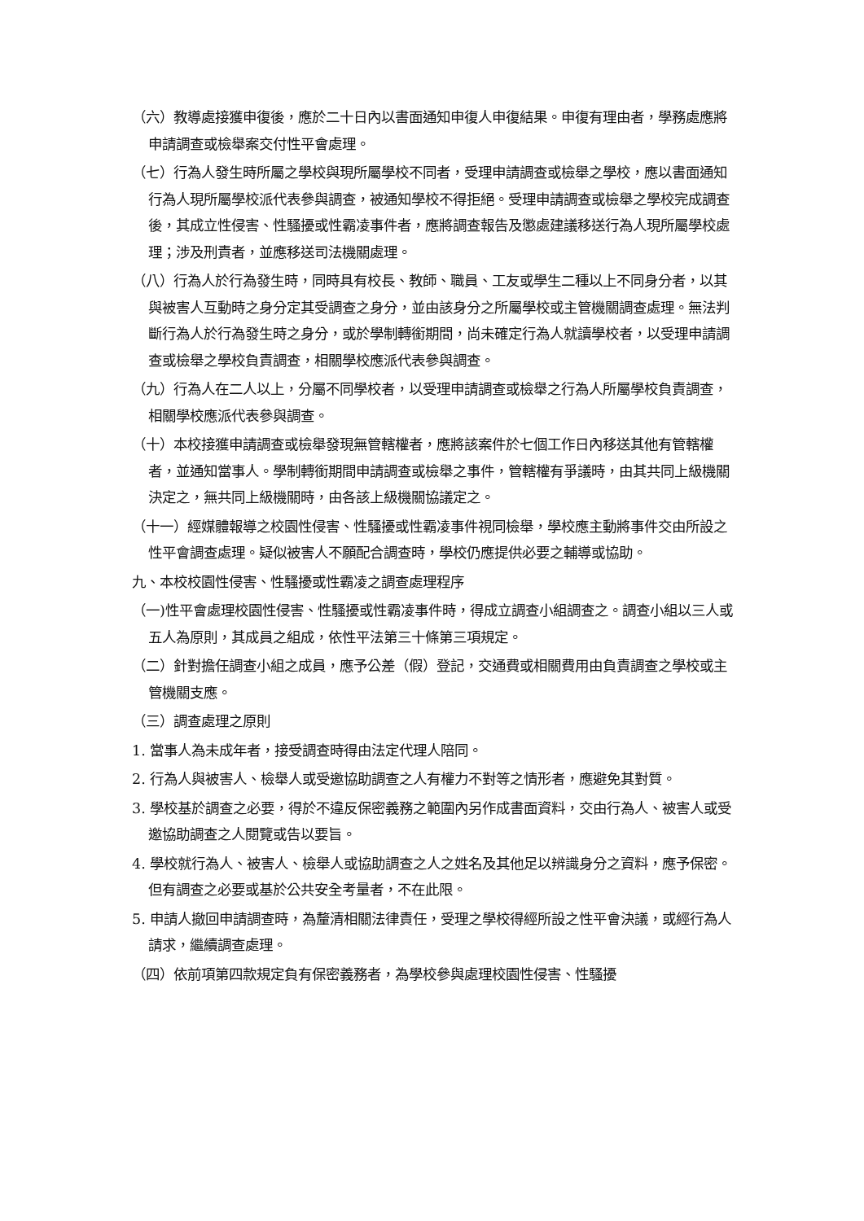（六）教導處接獲申復後，應於二十日內以書面通知申復人申復結果。申復有理由者，學務處應將申請調查或檢舉案交付性平會處理。
（七）行為人發生時所屬之學校與現所屬學校不同者，受理申請調查或檢舉之學校，應以書面通知行為人現所屬學校派代表參與調查，被通知學校不得拒絕。受理申請調查或檢舉之學校完成調查後，其成立性侵害、性騷擾或性霸凌事件者，應將調查報告及懲處建議移送行為人現所屬學校處理；涉及刑責者，並應移送司法機關處理。
（八）行為人於行為發生時，同時具有校長、教師、職員、工友或學生二種以上不同身分者，以其與被害人互動時之身分定其受調查之身分，並由該身分之所屬學校或主管機關調查處理。無法判斷行為人於行為發生時之身分，或於學制轉銜期間，尚未確定行為人就讀學校者，以受理申請調查或檢舉之學校負責調查，相關學校應派代表參與調查。
（九）行為人在二人以上，分屬不同學校者，以受理申請調查或檢舉之行為人所屬學校負責調查，相關學校應派代表參與調查。
（十）本校接獲申請調查或檢舉發現無管轄權者，應將該案件於七個工作日內移送其他有管轄權者，並通知當事人。學制轉銜期間申請調查或檢舉之事件，管轄權有爭議時，由其共同上級機關決定之，無共同上級機關時，由各該上級機關協議定之。
（十一）經媒體報導之校園性侵害、性騷擾或性霸凌事件視同檢舉，學校應主動將事件交由所設之性平會調查處理。疑似被害人不願配合調查時，學校仍應提供必要之輔導或協助。
九、本校校園性侵害、性騷擾或性霸凌之調查處理程序
（一)性平會處理校園性侵害、性騷擾或性霸凌事件時，得成立調查小組調查之。調查小組以三人或五人為原則，其成員之組成，依性平法第三十條第三項規定。
（二）針對擔任調查小組之成員，應予公差（假）登記，交通費或相關費用由負責調查之學校或主管機關支應。
（三）調查處理之原則
1. 當事人為未成年者，接受調查時得由法定代理人陪同。
2. 行為人與被害人、檢舉人或受邀協助調查之人有權力不對等之情形者，應避免其對質。
3. 學校基於調查之必要，得於不違反保密義務之範圍內另作成書面資料，交由行為人、被害人或受邀協助調查之人閱覽或告以要旨。
4. 學校就行為人、被害人、檢舉人或協助調查之人之姓名及其他足以辨識身分之資料，應予保密。但有調查之必要或基於公共安全考量者，不在此限。
5. 申請人撤回申請調查時，為釐清相關法律責任，受理之學校得經所設之性平會決議，或經行為人請求，繼續調查處理。
（四）依前項第四款規定負有保密義務者，為學校參與處理校園性侵害、性騷擾